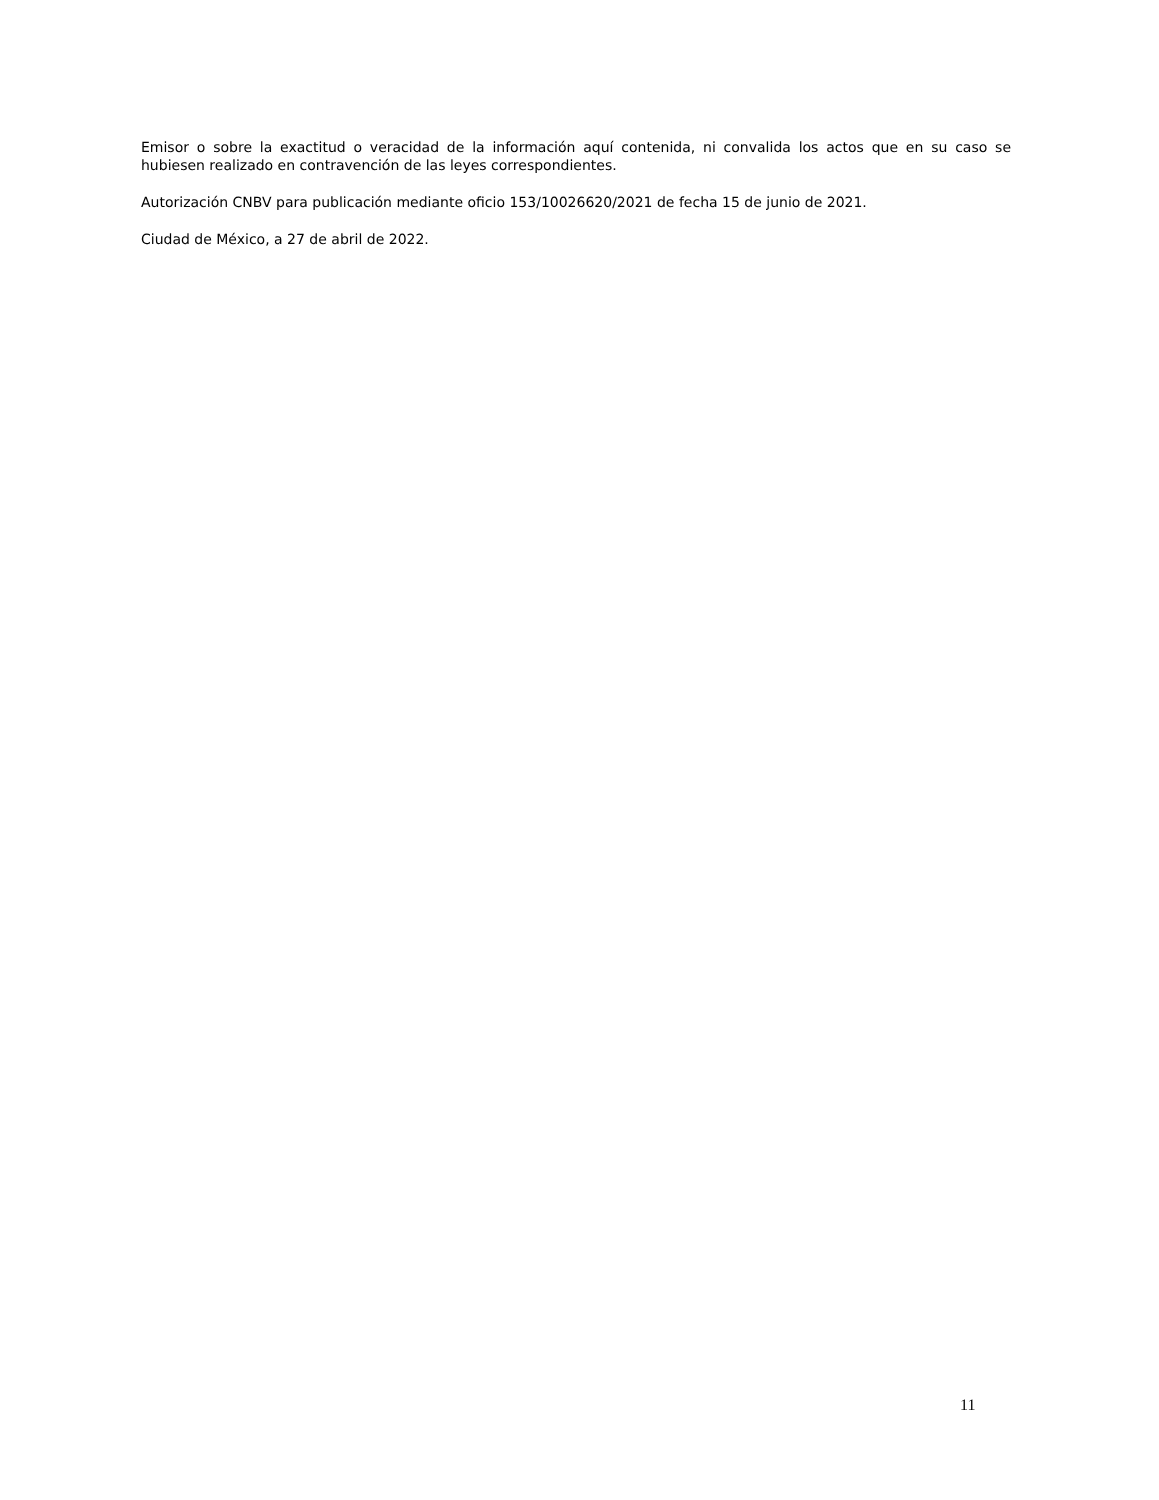Emisor o sobre la exactitud o veracidad de la información aquí contenida, ni convalida los actos que en su caso se hubiesen realizado en contravención de las leyes correspondientes.
Autorización CNBV para publicación mediante oficio 153/10026620/2021 de fecha 15 de junio de 2021.
Ciudad de México, a 27 de abril de 2022.
11